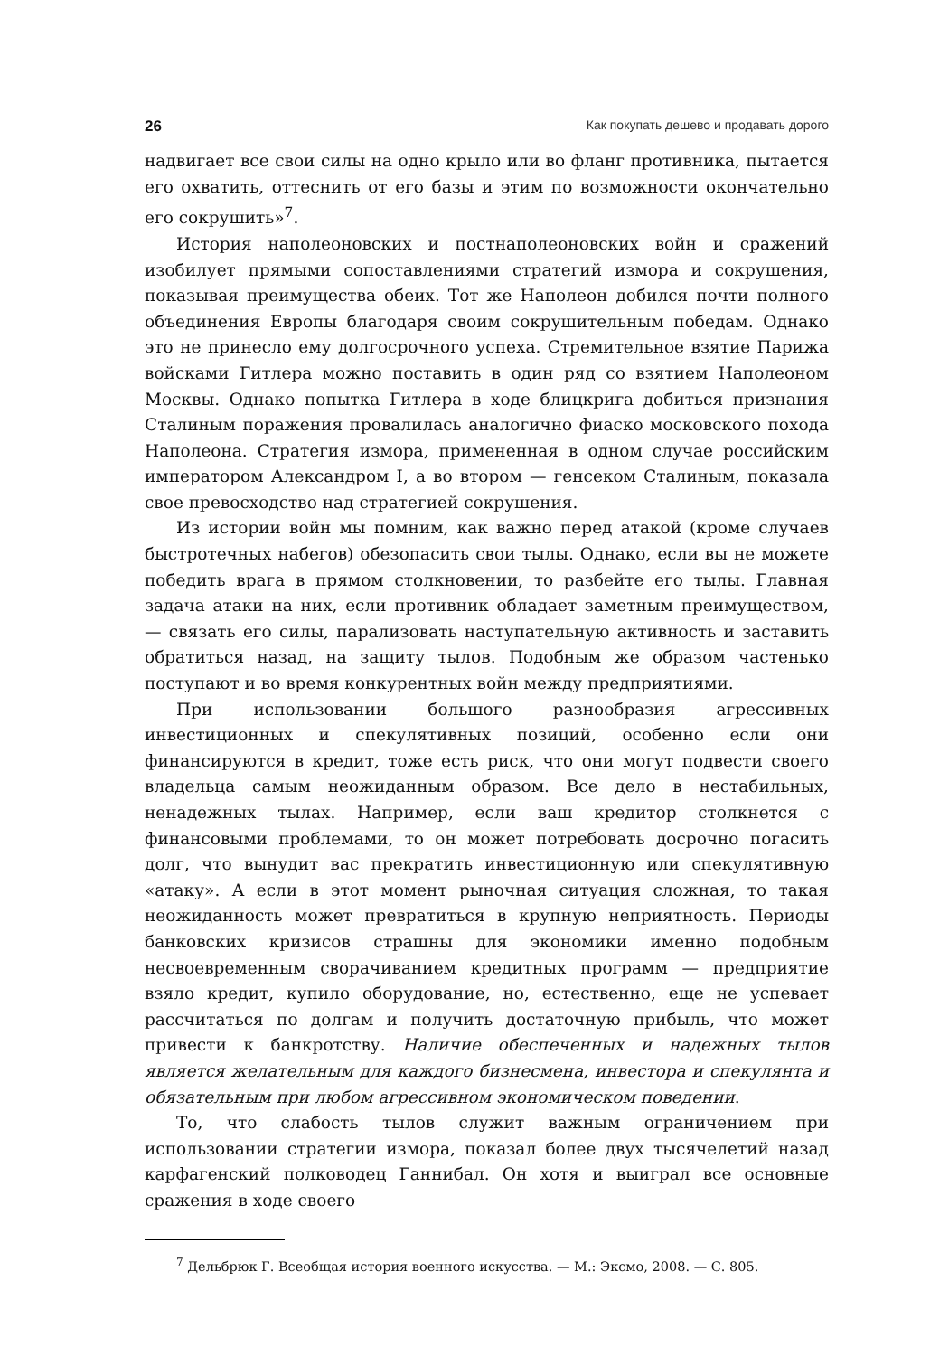26 Как покупать дешево и продавать дорого
надвигает все свои силы на одно крыло или во фланг противника, пытается его охватить, оттеснить от его базы и этим по возможности окончательно его сокрушить»<sup>7</sup>.
История наполеоновских и постнаполеоновских войн и сражений изобилует прямыми сопоставлениями стратегий измора и сокрушения, показывая преимущества обеих. Тот же Наполеон добился почти полного объединения Европы благодаря своим сокрушительным победам. Однако это не принесло ему долгосрочного успеха. Стремительное взятие Парижа войсками Гитлера можно поставить в один ряд со взятием Наполеоном Москвы. Однако попытка Гитлера в ходе блицкрига добиться признания Сталиным поражения провалилась аналогично фиаско московского похода Наполеона. Стратегия измора, примененная в одном случае российским императором Александром I, а во втором — генсеком Сталиным, показала свое превосходство над стратегией сокрушения.
Из истории войн мы помним, как важно перед атакой (кроме случаев быстротечных набегов) обезопасить свои тылы. Однако, если вы не можете победить врага в прямом столкновении, то разбейте его тылы. Главная задача атаки на них, если противник обладает заметным преимуществом, — связать его силы, парализовать наступательную активность и заставить обратиться назад, на защиту тылов. Подобным же образом частенько поступают и во время конкурентных войн между предприятиями.
При использовании большого разнообразия агрессивных инвестиционных и спекулятивных позиций, особенно если они финансируются в кредит, тоже есть риск, что они могут подвести своего владельца самым неожиданным образом. Все дело в нестабильных, ненадежных тылах. Например, если ваш кредитор столкнется с финансовыми проблемами, то он может потребовать досрочно погасить долг, что вынудит вас прекратить инвестиционную или спекулятивную «атаку». А если в этот момент рыночная ситуация сложная, то такая неожиданность может превратиться в крупную неприятность. Периоды банковских кризисов страшны для экономики именно подобным несвоевременным сворачиванием кредитных программ — предприятие взяло кредит, купило оборудование, но, естественно, еще не успевает рассчитаться по долгам и получить достаточную прибыль, что может привести к банкротству. Наличие обеспеченных и надежных тылов является желательным для каждого бизнесмена, инвестора и спекулянта и обязательным при любом агрессивном экономическом поведении.
То, что слабость тылов служит важным ограничением при использовании стратегии измора, показал более двух тысячелетий назад карфагенский полководец Ганнибал. Он хотя и выиграл все основные сражения в ходе своего
<sup>7</sup> Дельбрюк Г. Всеобщая история военного искусства. — М.: Эксмо, 2008. — С. 805.